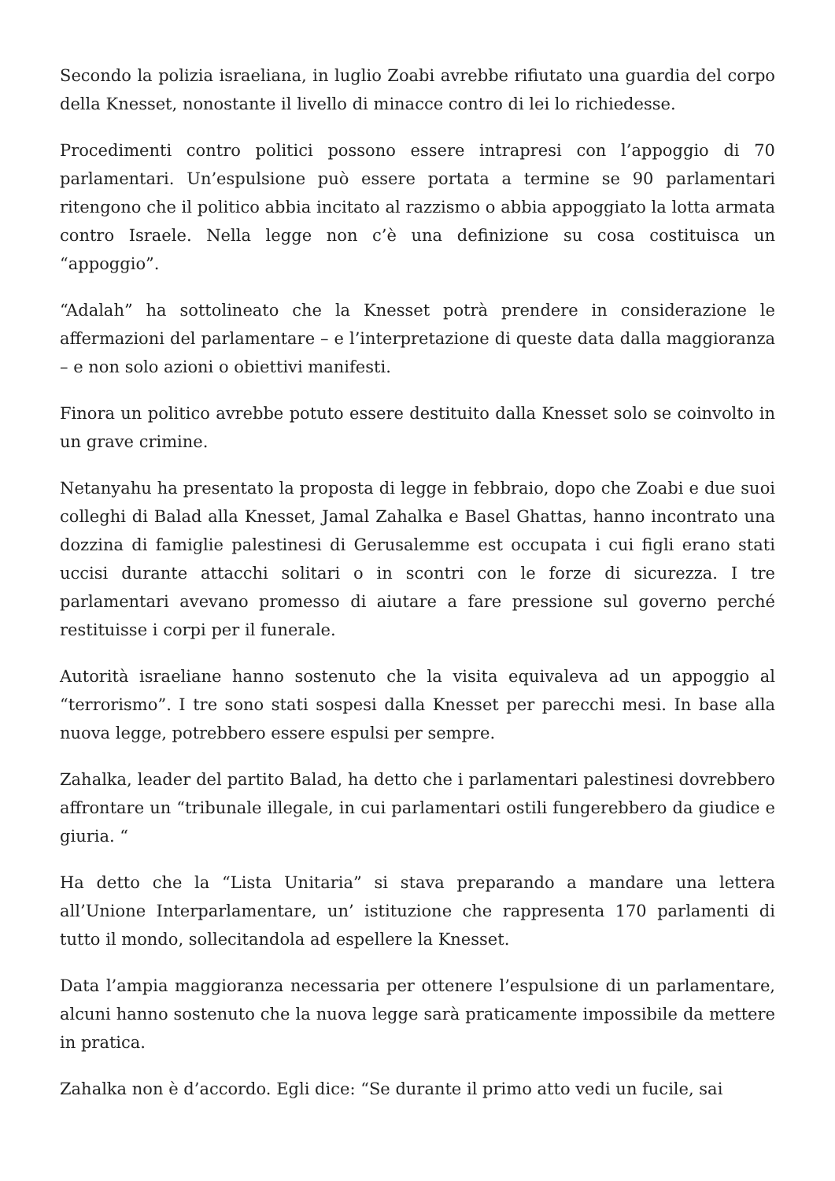Secondo la polizia israeliana, in luglio Zoabi avrebbe rifiutato una guardia del corpo della Knesset, nonostante il livello di minacce contro di lei lo richiedesse.
Procedimenti contro politici possono essere intrapresi con l’appoggio di 70 parlamentari. Un’espulsione può essere portata a termine se 90 parlamentari ritengono che il politico abbia incitato al razzismo o abbia appoggiato la lotta armata contro Israele. Nella legge non c’è una definizione su cosa costituisca un “appoggio”.
“Adalah” ha sottolineato che la Knesset potrà prendere in considerazione le affermazioni del parlamentare – e l’interpretazione di queste data dalla maggioranza – e non solo azioni o obiettivi manifesti.
Finora un politico avrebbe potuto essere destituito dalla Knesset solo se coinvolto in un grave crimine.
Netanyahu ha presentato la proposta di legge in febbraio, dopo che Zoabi e due suoi colleghi di Balad alla Knesset, Jamal Zahalka e Basel Ghattas, hanno incontrato una dozzina di famiglie palestinesi di Gerusalemme est occupata i cui figli erano stati uccisi durante attacchi solitari o in scontri con le forze di sicurezza. I tre parlamentari avevano promesso di aiutare a fare pressione sul governo perché restituisse i corpi per il funerale.
Autorità israeliane hanno sostenuto che la visita equivaleva ad un appoggio al “terrorismo”. I tre sono stati sospesi dalla Knesset per parecchi mesi. In base alla nuova legge, potrebbero essere espulsi per sempre.
Zahalka, leader del partito Balad, ha detto che i parlamentari palestinesi dovrebbero affrontare un “tribunale illegale, in cui parlamentari ostili fungerebbero da giudice e giuria. “
Ha detto che la “Lista Unitaria” si stava preparando a mandare una lettera all’Unione Interparlamentare, un’ istituzione che rappresenta 170 parlamenti di tutto il mondo, sollecitandola ad espellere la Knesset.
Data l’ampia maggioranza necessaria per ottenere l’espulsione di un parlamentare, alcuni hanno sostenuto che la nuova legge sarà praticamente impossibile da mettere in pratica.
Zahalka non è d’accordo. Egli dice: “Se durante il primo atto vedi un fucile, sai